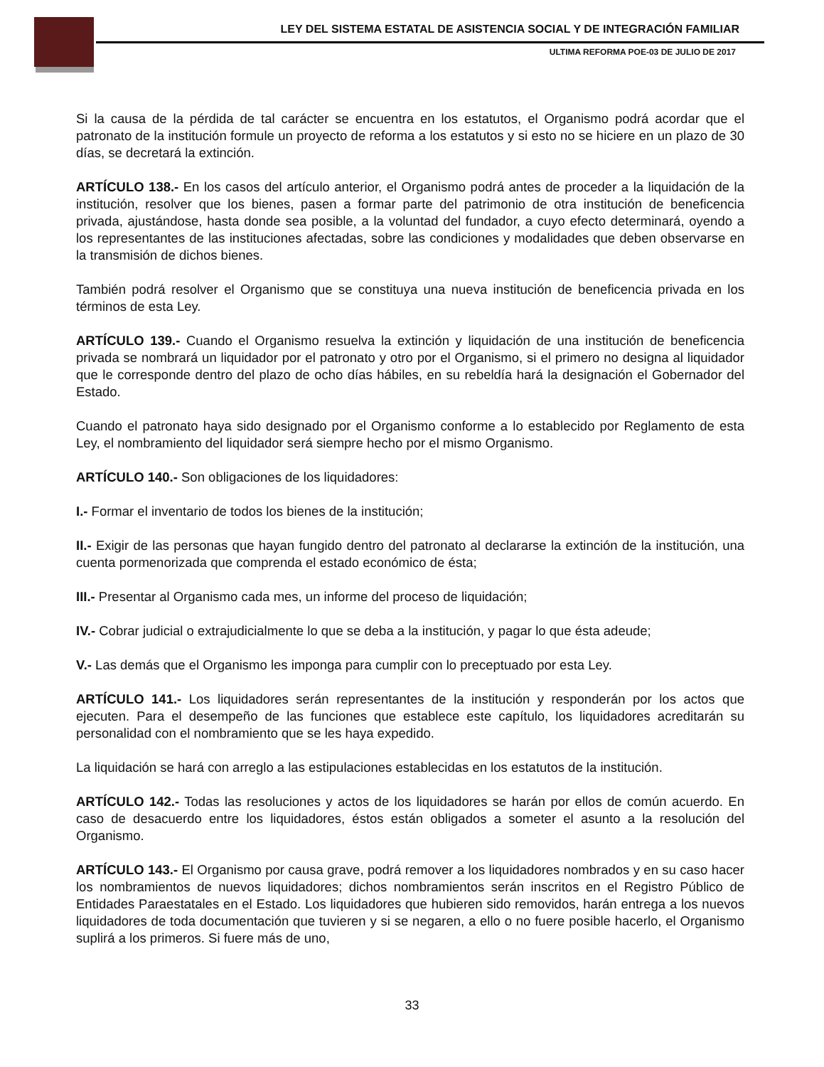LEY DEL SISTEMA ESTATAL DE ASISTENCIA SOCIAL Y DE INTEGRACIÓN FAMILIAR
ULTIMA REFORMA POE-03 DE JULIO DE 2017
Si la causa de la pérdida de tal carácter se encuentra en los estatutos, el Organismo podrá acordar que el patronato de la institución formule un proyecto de reforma a los estatutos y si esto no se hiciere en un plazo de 30 días, se decretará la extinción.
ARTÍCULO 138.- En los casos del artículo anterior, el Organismo podrá antes de proceder a la liquidación de la institución, resolver que los bienes, pasen a formar parte del patrimonio de otra institución de beneficencia privada, ajustándose, hasta donde sea posible, a la voluntad del fundador, a cuyo efecto determinará, oyendo a los representantes de las instituciones afectadas, sobre las condiciones y modalidades que deben observarse en la transmisión de dichos bienes.
También podrá resolver el Organismo que se constituya una nueva institución de beneficencia privada en los términos de esta Ley.
ARTÍCULO 139.- Cuando el Organismo resuelva la extinción y liquidación de una institución de beneficencia privada se nombrará un liquidador por el patronato y otro por el Organismo, si el primero no designa al liquidador que le corresponde dentro del plazo de ocho días hábiles, en su rebeldía hará la designación el Gobernador del Estado.
Cuando el patronato haya sido designado por el Organismo conforme a lo establecido por Reglamento de esta Ley, el nombramiento del liquidador será siempre hecho por el mismo Organismo.
ARTÍCULO 140.- Son obligaciones de los liquidadores:
I.- Formar el inventario de todos los bienes de la institución;
II.- Exigir de las personas que hayan fungido dentro del patronato al declararse la extinción de la institución, una cuenta pormenorizada que comprenda el estado económico de ésta;
III.- Presentar al Organismo cada mes, un informe del proceso de liquidación;
IV.- Cobrar judicial o extrajudicialmente lo que se deba a la institución, y pagar lo que ésta adeude;
V.- Las demás que el Organismo les imponga para cumplir con lo preceptuado por esta Ley.
ARTÍCULO 141.- Los liquidadores serán representantes de la institución y responderán por los actos que ejecuten. Para el desempeño de las funciones que establece este capítulo, los liquidadores acreditarán su personalidad con el nombramiento que se les haya expedido.
La liquidación se hará con arreglo a las estipulaciones establecidas en los estatutos de la institución.
ARTÍCULO 142.- Todas las resoluciones y actos de los liquidadores se harán por ellos de común acuerdo. En caso de desacuerdo entre los liquidadores, éstos están obligados a someter el asunto a la resolución del Organismo.
ARTÍCULO 143.- El Organismo por causa grave, podrá remover a los liquidadores nombrados y en su caso hacer los nombramientos de nuevos liquidadores; dichos nombramientos serán inscritos en el Registro Público de Entidades Paraestatales en el Estado. Los liquidadores que hubieren sido removidos, harán entrega a los nuevos liquidadores de toda documentación que tuvieren y si se negaren, a ello o no fuere posible hacerlo, el Organismo suplirá a los primeros. Si fuere más de uno,
33